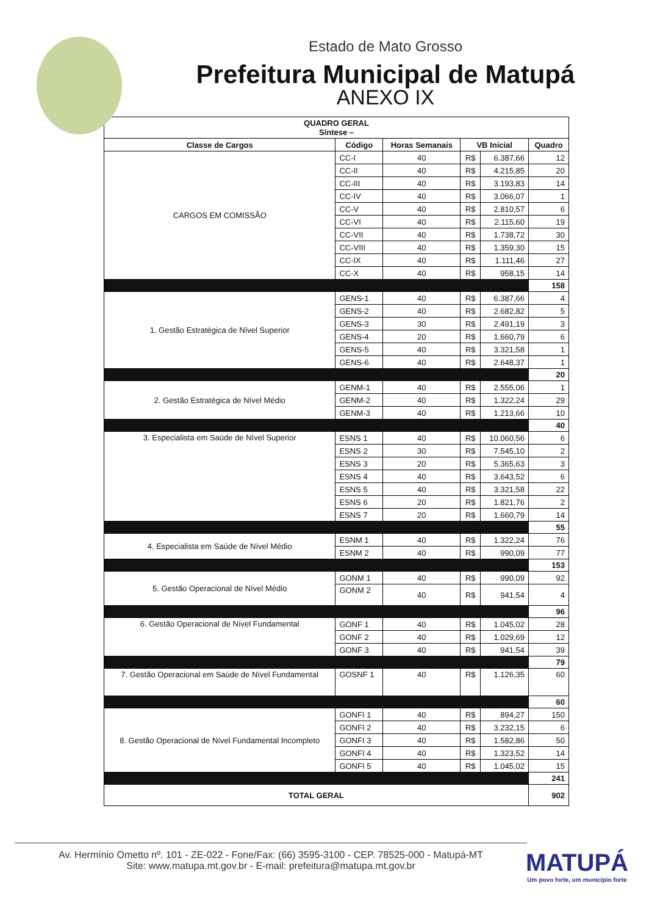Estado de Mato Grosso
Prefeitura Municipal de Matupá
ANEXO IX
| QUADRO GERAL Síntese – | | | | | |
| --- | --- | --- | --- | --- | --- |
| Classe de Cargos | Código | Horas Semanais | VB Inicial | | Quadro |
| CARGOS EM COMISSÃO | CC-I | 40 | R$ | 6.387,66 | 12 |
| | CC-II | 40 | R$ | 4.215,85 | 20 |
| | CC-III | 40 | R$ | 3.193,83 | 14 |
| | CC-IV | 40 | R$ | 3.066,07 | 1 |
| | CC-V | 40 | R$ | 2.810,57 | 6 |
| | CC-VI | 40 | R$ | 2.115,60 | 19 |
| | CC-VII | 40 | R$ | 1.738,72 | 30 |
| | CC-VIII | 40 | R$ | 1.359,30 | 15 |
| | CC-IX | 40 | R$ | 1.111,46 | 27 |
| | CC-X | 40 | R$ | 958,15 | 14 |
| | | | | | 158 |
| 1. Gestão Estratégica de Nível Superior | GENS-1 | 40 | R$ | 6.387,66 | 4 |
| | GENS-2 | 40 | R$ | 2.682,82 | 5 |
| | GENS-3 | 30 | R$ | 2.491,19 | 3 |
| | GENS-4 | 20 | R$ | 1.660,79 | 6 |
| | GENS-5 | 40 | R$ | 3.321,58 | 1 |
| | GENS-6 | 40 | R$ | 2.648,37 | 1 |
| | | | | | 20 |
| 2. Gestão Estratégica de Nível Médio | GENM-1 | 40 | R$ | 2.555,06 | 1 |
| | GENM-2 | 40 | R$ | 1.322,24 | 29 |
| | GENM-3 | 40 | R$ | 1.213,66 | 10 |
| | | | | | 40 |
| 3. Especialista em Saúde de Nível Superior | ESNS 1 | 40 | R$ | 10.060,56 | 6 |
| | ESNS 2 | 30 | R$ | 7.545,10 | 2 |
| | ESNS 3 | 20 | R$ | 5.365,63 | 3 |
| | ESNS 4 | 40 | R$ | 3.643,52 | 6 |
| | ESNS 5 | 40 | R$ | 3.321,58 | 22 |
| | ESNS 6 | 20 | R$ | 1.821,76 | 2 |
| | ESNS 7 | 20 | R$ | 1.660,79 | 14 |
| | | | | | 55 |
| 4. Especialista em Saúde de Nível Médio | ESNM 1 | 40 | R$ | 1.322,24 | 76 |
| | ESNM 2 | 40 | R$ | 990,09 | 77 |
| | | | | | 153 |
| 5. Gestão Operacional de Nível Médio | GONM 1 | 40 | R$ | 990,09 | 92 |
| | GONM 2 | 40 | R$ | 941,54 | 4 |
| | | | | | 96 |
| 6. Gestão Operacional de Nível Fundamental | GONF 1 | 40 | R$ | 1.045,02 | 28 |
| | GONF 2 | 40 | R$ | 1.029,69 | 12 |
| | GONF 3 | 40 | R$ | 941,54 | 39 |
| | | | | | 79 |
| 7. Gestão Operacional em Saúde de Nível Fundamental | GOSNF 1 | 40 | R$ | 1.126,35 | 60 |
| | | | | | 60 |
| 8. Gestão Operacional de Nível Fundamental Incompleto | GONFI 1 | 40 | R$ | 894,27 | 150 |
| | GONFI 2 | 40 | R$ | 3.232,15 | 6 |
| | GONFI 3 | 40 | R$ | 1.582,86 | 50 |
| | GONFI 4 | 40 | R$ | 1.323,52 | 14 |
| | GONFI 5 | 40 | R$ | 1.045,02 | 15 |
| | | | | | 241 |
| TOTAL GERAL | | | | | 902 |
Av. Hermínio Ometto nº. 101 - ZE-022 - Fone/Fax: (66) 3595-3100 - CEP. 78525-000 - Matupá-MT
Site: www.matupa.mt.gov.br - E-mail: prefeitura@matupa.mt.gov.br
MATUPÁ
Um povo forte, um município forte